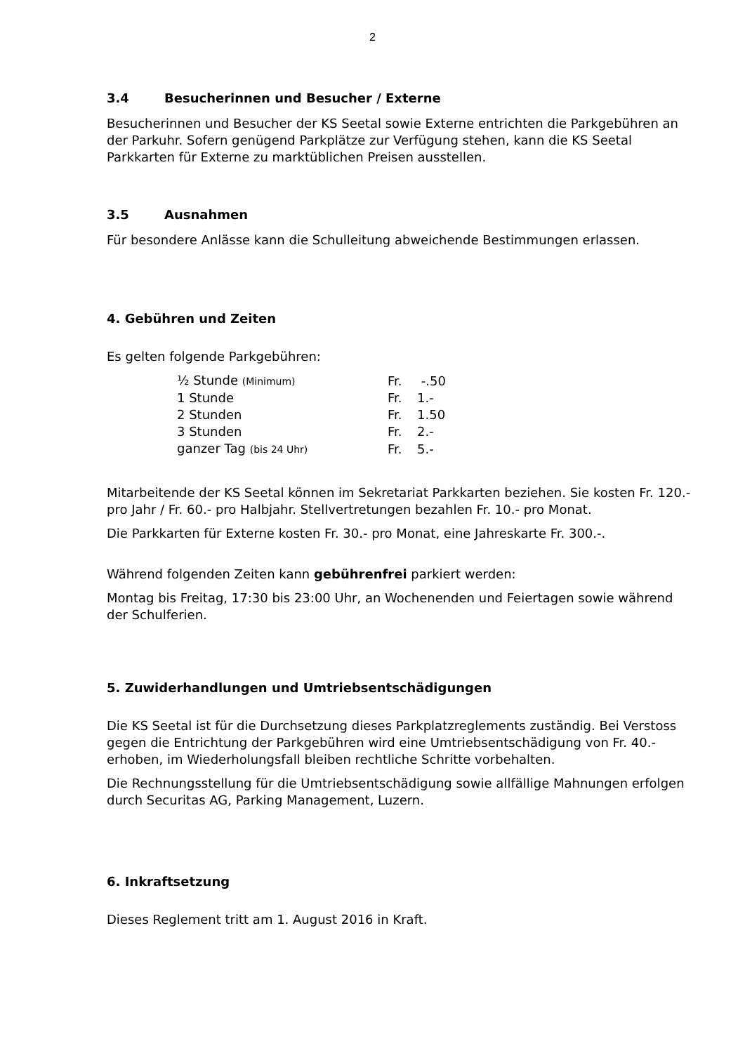2
3.4 Besucherinnen und Besucher / Externe
Besucherinnen und Besucher der KS Seetal sowie Externe entrichten die Parkgebühren an der Parkuhr. Sofern genügend Parkplätze zur Verfügung stehen, kann die KS Seetal Parkkarten für Externe zu marktüblichen Preisen ausstellen.
3.5 Ausnahmen
Für besondere Anlässe kann die Schulleitung abweichende Bestimmungen erlassen.
4. Gebühren und Zeiten
Es gelten folgende Parkgebühren:
| ½ Stunde (Minimum) | Fr. | -.50 |
| 1 Stunde | Fr. | 1.- |
| 2 Stunden | Fr. | 1.50 |
| 3 Stunden | Fr. | 2.- |
| ganzer Tag (bis 24 Uhr) | Fr. | 5.- |
Mitarbeitende der KS Seetal können im Sekretariat Parkkarten beziehen. Sie kosten Fr. 120.- pro Jahr / Fr. 60.- pro Halbjahr. Stellvertretungen bezahlen Fr. 10.- pro Monat.
Die Parkkarten für Externe kosten Fr. 30.- pro Monat, eine Jahreskarte Fr. 300.-.
Während folgenden Zeiten kann gebührenfrei parkiert werden:
Montag bis Freitag, 17:30 bis 23:00 Uhr, an Wochenenden und Feiertagen sowie während der Schulferien.
5. Zuwiderhandlungen und Umtriebsentschädigungen
Die KS Seetal ist für die Durchsetzung dieses Parkplatzreglements zuständig. Bei Verstoss gegen die Entrichtung der Parkgebühren wird eine Umtriebsentschädigung von Fr. 40.- erhoben, im Wiederholungsfall bleiben rechtliche Schritte vorbehalten.
Die Rechnungsstellung für die Umtriebsentschädigung sowie allfällige Mahnungen erfolgen durch Securitas AG, Parking Management, Luzern.
6. Inkraftsetzung
Dieses Reglement tritt am 1. August 2016 in Kraft.